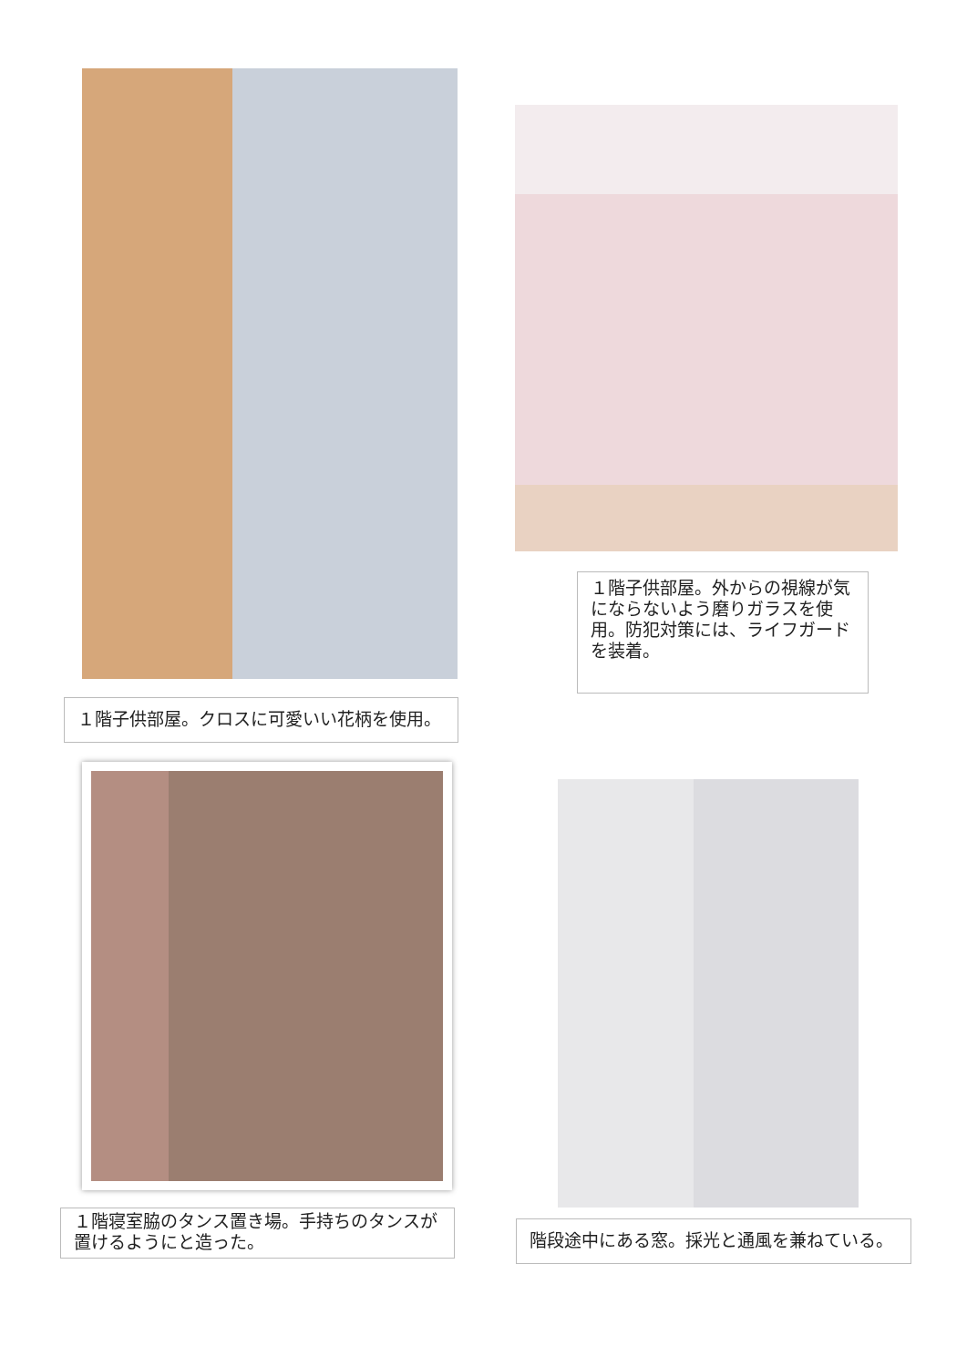１階子供部屋。外からの視線が気にならないよう磨りガラスを使用。防犯対策には、ライフガードを装着。
１階子供部屋。クロスに可愛いい花柄を使用。
１階寝室脇のタンス置き場。手持ちのタンスが置けるようにと造った。
階段途中にある窓。採光と通風を兼ねている。